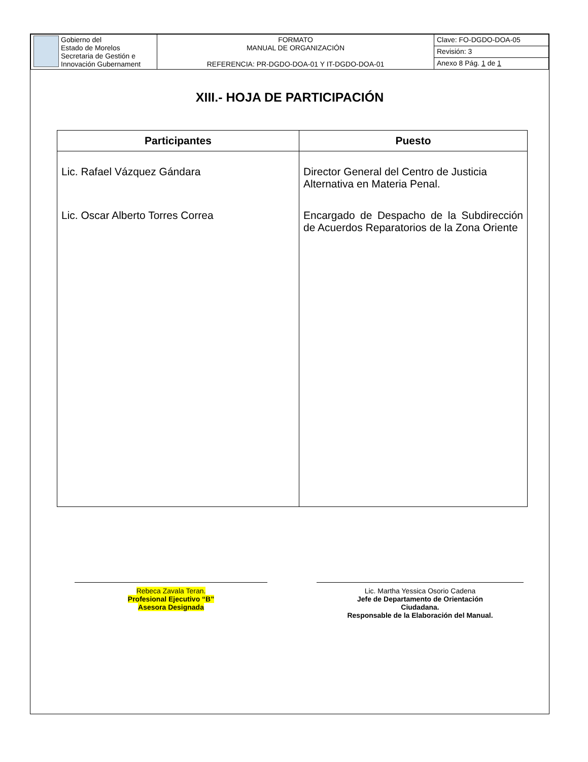| Gobierno del Estado de Morelos Secretaria de Gestión e Innovación Gubernament | FORMATO MANUAL DE ORGANIZACIÓN REFERENCIA: PR-DGDO-DOA-01 Y IT-DGDO-DOA-01 | Clave: FO-DGDO-DOA-05 |
| | | Revisión: 3 |
| | | Anexo 8 Pág. 1 de 1 |
XIII.- HOJA DE PARTICIPACIÓN
| Participantes | Puesto |
| --- | --- |
| Lic. Rafael Vázquez Gándara | Director General del Centro de Justicia Alternativa en Materia Penal. |
| Lic. Oscar Alberto Torres Correa | Encargado de Despacho de la Subdirección de Acuerdos Reparatorios de la Zona Oriente |
Rebeca Zavala Teran.
Profesional Ejecutivo “B”
Asesora Designada
Lic. Martha Yessica Osorio Cadena
Jefe de Departamento de Orientación
Ciudadana.
Responsable de la Elaboración del Manual.